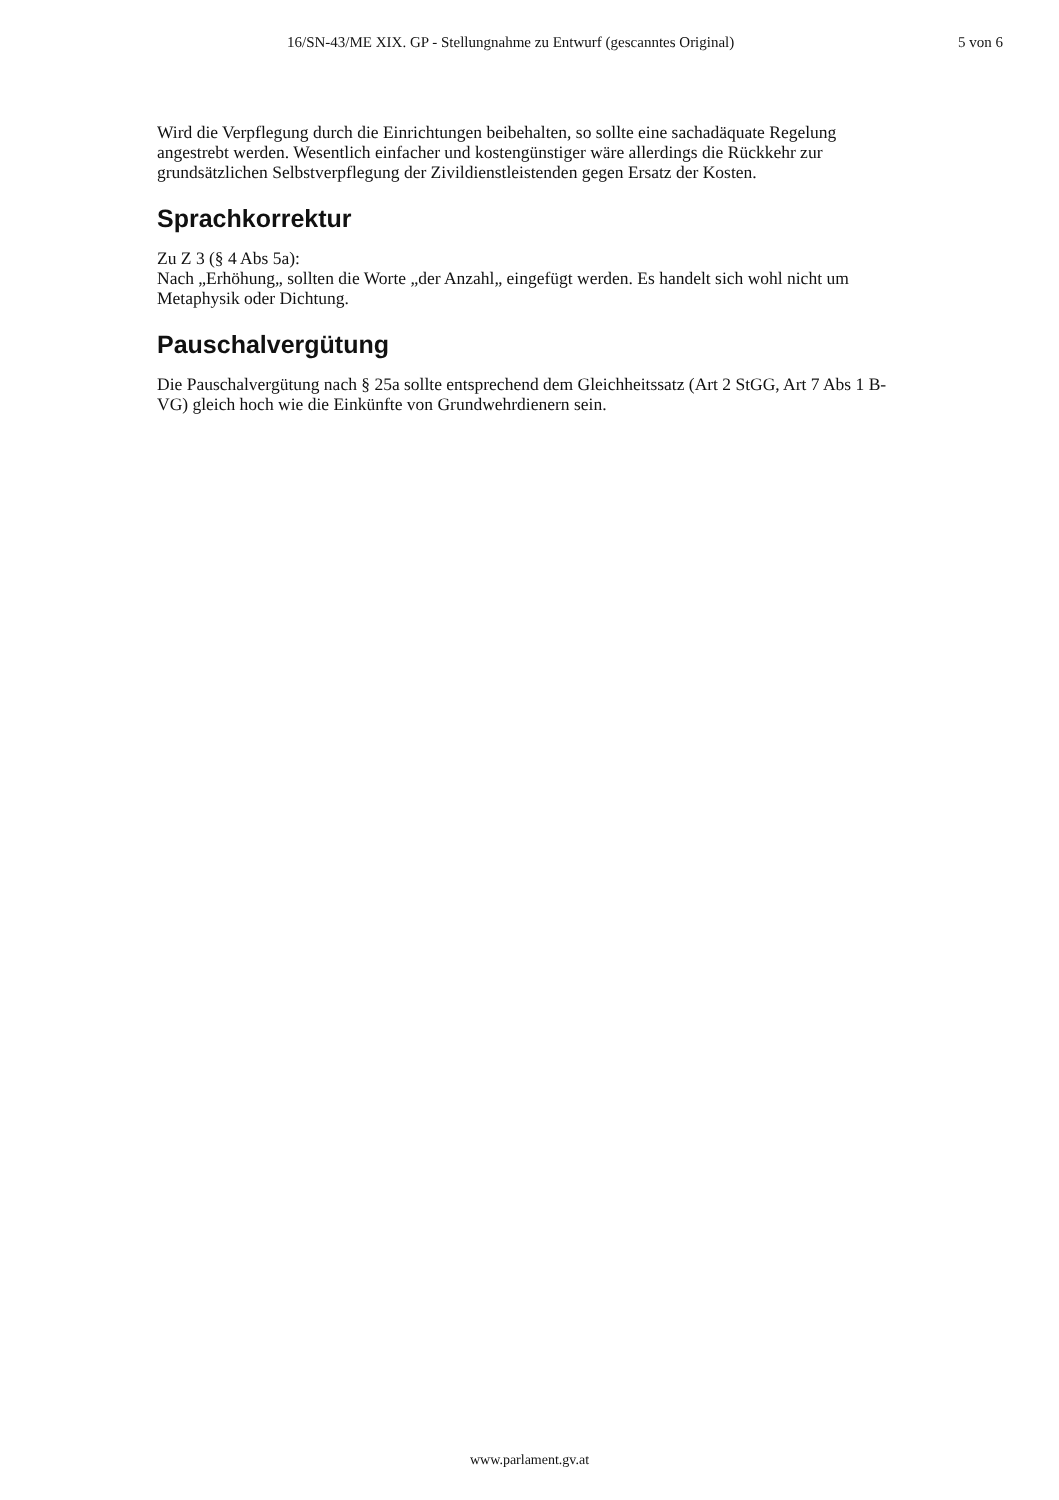16/SN-43/ME XIX. GP - Stellungnahme zu Entwurf (gescanntes Original) 5 von 6
Wird die Verpflegung durch die Einrichtungen beibehalten, so sollte eine sachadäquate Regelung angestrebt werden. Wesentlich einfacher und kostengünstiger wäre allerdings die Rückkehr zur grundsätzlichen Selbstverpflegung der Zivildienstleistenden gegen Ersatz der Kosten.
Sprachkorrektur
Zu Z 3 (§ 4 Abs 5a):
Nach „Erhöhung„ sollten die Worte „der Anzahl„ eingefügt werden. Es handelt sich wohl nicht um Metaphysik oder Dichtung.
Pauschalvergütung
Die Pauschalvergütung nach § 25a sollte entsprechend dem Gleichheitssatz (Art 2 StGG, Art 7 Abs 1 B-VG) gleich hoch wie die Einkünfte von Grundwehrdienern sein.
www.parlament.gv.at